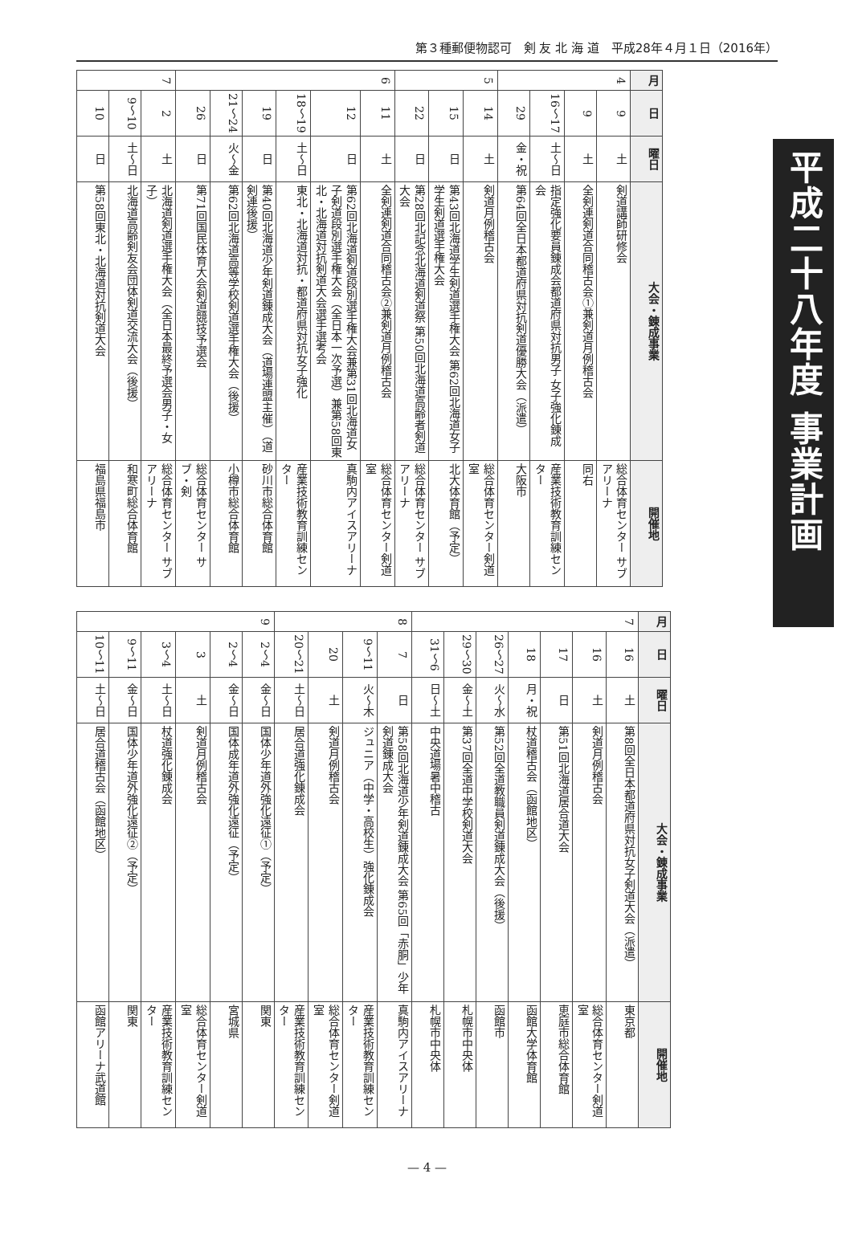第３種郵便物認可　剣 友 北 海 道　平成28年４月１日（2016年）
平成二十八年度 事業計画
| 月 | 日 | 曜日 | 大会・錬成事業 | 開催地 |
| --- | --- | --- | --- | --- |
| 4 | 9 | 土 | 剣道講師研修会 | 総合体育センター サブアリーナ |
| | 9 | 土 | 全剣連剣道合同稽古会①兼剣道月例稽古会 | 同右 |
| | 16〜17 | 土〜日 | 指定強化要員錬成会都道府県対抗男子 女子強化錬成会 | 産業技術教育訓練センター |
| | 29 | 金・祝 | 第64回全日本都道府県対抗剣道優勝大会（派遣） | 大阪市 |
| 5 | 14 | 土 | 剣道月例稽古会 | 総合体育センター剣道室 |
| | 15 | 日 | 第43回北海道学生剣道選手権大会 第62回北海道女子学生剣道選手権大会 | 北大体育館（予定） |
| | 22 | 日 | 第28回北記念北海道剣道祭 第50回北海道高齢者剣道大会 | 総合体育センター サブアリーナ |
| 6 | 11 | 土 | 全剣連剣道合同稽古会②兼剣道月例稽古会 | 総合体育センター剣道室 |
| | 12 | 日 | 第62回北海道剣道段別選手権大会兼第31回北海道女子剣道段別選手権大会（全日本一次予選）兼第58回東北・北海道対抗剣道大会選手選考会 | 真駒内アイスアリーナ |
| | 18〜19 | 土〜日 | 東北・北海道対抗・都道府県対抗女子強化 | 産業技術教育訓練センター |
| | 19 | 日 | 第40回北海道少年剣道錬成大会（道場連盟主催）（道剣連後援） | 砂川市総合体育館 |
| | 21〜24 | 火〜金 | 第62回北海道高等学校剣道選手権大会（後援） | 小樽市総合体育館 |
| | 26 | 日 | 第71回国民体育大会剣道競技予選会 | 総合体育センター サブ・剣 |
| 7 | 2 | 土 | 北海道剣道選手権大会（全日本最終予選会男子・女子） | 総合体育センター サブアリーナ |
| | 9〜10 | 土〜日 | 北海道高齢剣友会団体剣道交流大会（後援） | 和寒町総合体育館 |
| | 10 | 日 | 第58回東北・北海道対抗剣道大会 | 福島県福島市 |
| 月 | 日 | 曜日 | 大会・錬成事業 | 開催地 |
| --- | --- | --- | --- | --- |
| 7 | 16 | 土 | 第8回全日本都道府県対抗女子剣道大会（派遣） | 東京都 |
| | 16 | 土 | 剣道月例稽古会 | 総合体育センター剣道室 |
| | 17 | 日 | 第51回北海道居合道大会 | 恵庭市総合体育館 |
| | 18 | 月・祝 | 杖道稽古会（函館地区） | 函館大学体育館 |
| | 26〜27 | 火〜水 | 第52回全道教職員剣道錬成大会（後援） | 函館市 |
| | 29〜30 | 金〜土 | 第37回全道中学校剣道大会 | 札幌市中央体 |
| | 31〜6 | 日〜土 | 中央道場暑中稽古 | 札幌市中央体 |
| 8 | 7 | 日 | 第58回北海道少年剣道錬成大会 第65回「赤胴」少年剣道錬成大会 | 真駒内アイスアリーナ |
| | 9〜11 | 火〜木 | ジュニア（中学・高校生）強化錬成会 | 産業技術教育訓練センター |
| | 20 | 土 | 剣道月例稽古会 | 総合体育センター剣道室 |
| | 20〜21 | 土〜日 | 居合道強化錬成会 | 産業技術教育訓練センター |
| 9 | 2〜4 | 金〜日 | 国体少年道外強化遠征①（予定） | 関東 |
| | 2〜4 | 金〜日 | 国体成年道外強化遠征（予定） | 宮城県 |
| | 3 | 土 | 剣道月例稽古会 | 総合体育センター剣道室 |
| | 3〜4 | 土〜日 | 杖道強化錬成会 | 産業技術教育訓練センター |
| | 9〜11 | 金〜日 | 国体少年道外強化遠征②（予定） | 関東 |
| | 10〜11 | 土〜日 | 居合道稽古会（函館地区） | 函館アリーナ武道館 |
— 4 —